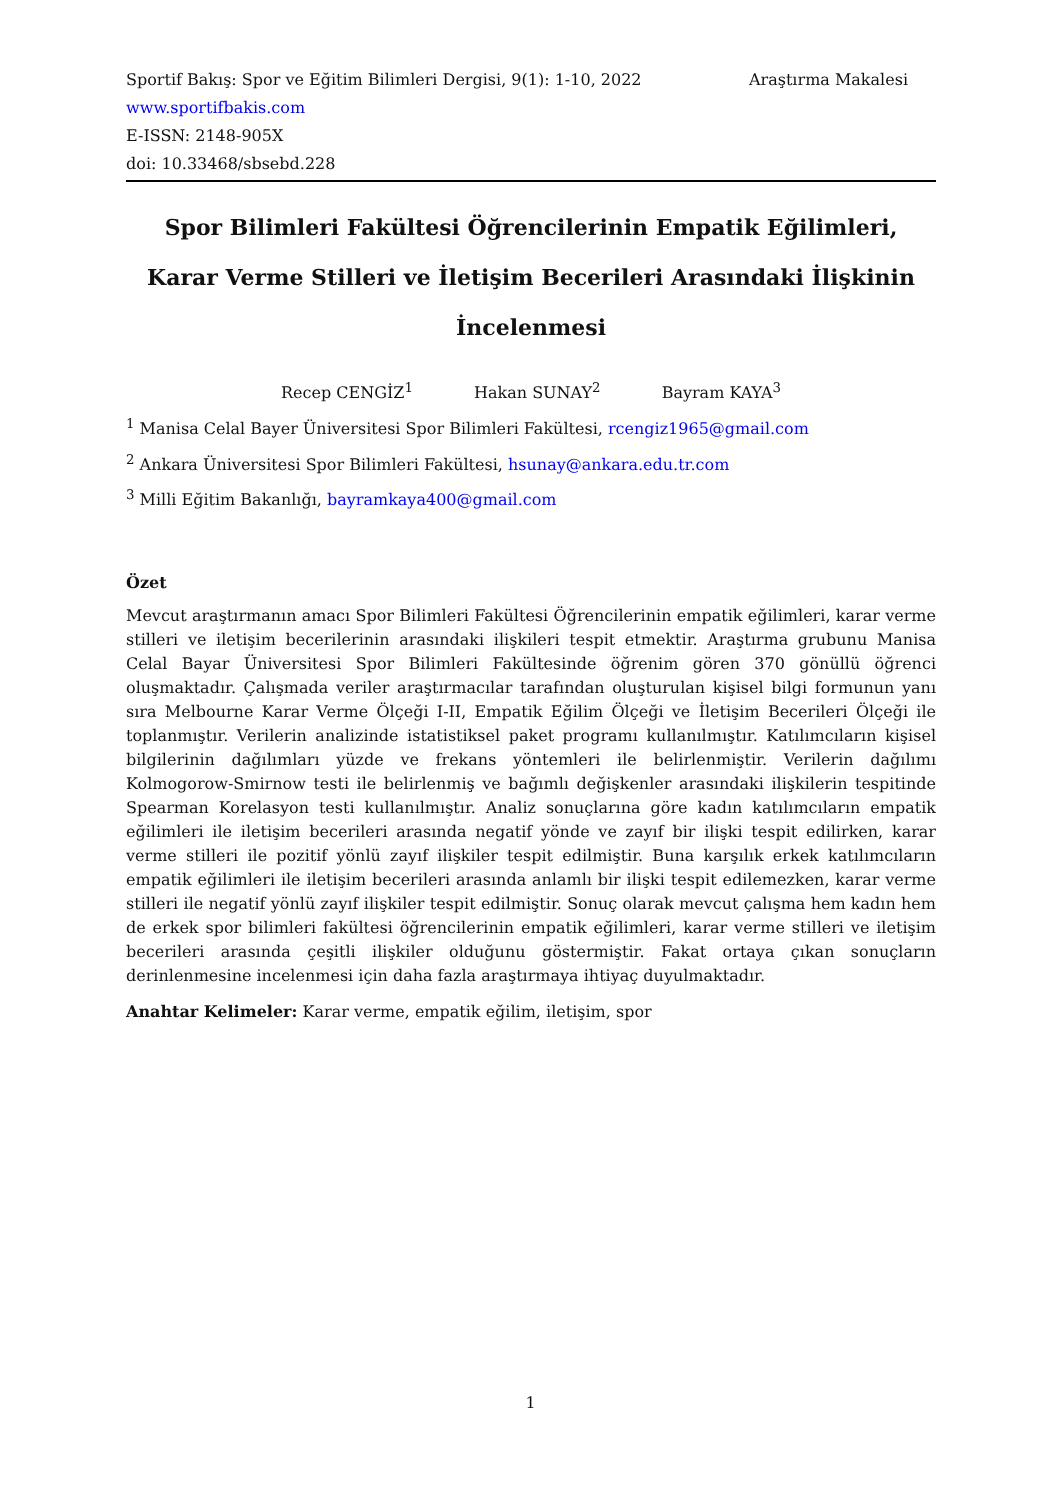Sportif Bakış: Spor ve Eğitim Bilimleri Dergisi, 9(1): 1-10, 2022 Araştırma Makalesi
www.sportifbakis.com
E-ISSN: 2148-905X
doi: 10.33468/sbsebd.228
Spor Bilimleri Fakültesi Öğrencilerinin Empatik Eğilimleri,
Karar Verme Stilleri ve İletişim Becerileri Arasındaki İlişkinin
İncelenmesi
Recep CENGİZ<sup>1</sup> Hakan SUNAY<sup>2</sup> Bayram KAYA<sup>3</sup>
<sup>1</sup> Manisa Celal Bayer Üniversitesi Spor Bilimleri Fakültesi, rcengiz1965@gmail.com
<sup>2</sup> Ankara Üniversitesi Spor Bilimleri Fakültesi, hsunay@ankara.edu.tr.com
<sup>3</sup> Milli Eğitim Bakanlığı, bayramkaya400@gmail.com
Özet
Mevcut araştırmanın amacı Spor Bilimleri Fakültesi Öğrencilerinin empatik eğilimleri, karar verme stilleri ve iletişim becerilerinin arasındaki ilişkileri tespit etmektir. Araştırma grubunu Manisa Celal Bayar Üniversitesi Spor Bilimleri Fakültesinde öğrenim gören 370 gönüllü öğrenci oluşmaktadır. Çalışmada veriler araştırmacılar tarafından oluşturulan kişisel bilgi formunun yanı sıra Melbourne Karar Verme Ölçeği I-II, Empatik Eğilim Ölçeği ve İletişim Becerileri Ölçeği ile toplanmıştır. Verilerin analizinde istatistiksel paket programı kullanılmıştır. Katılımcıların kişisel bilgilerinin dağılımları yüzde ve frekans yöntemleri ile belirlenmiştir. Verilerin dağılımı Kolmogorow-Smirnow testi ile belirlenmiş ve bağımlı değişkenler arasındaki ilişkilerin tespitinde Spearman Korelasyon testi kullanılmıştır. Analiz sonuçlarına göre kadın katılımcıların empatik eğilimleri ile iletişim becerileri arasında negatif yönde ve zayıf bir ilişki tespit edilirken, karar verme stilleri ile pozitif yönlü zayıf ilişkiler tespit edilmiştir. Buna karşılık erkek katılımcıların empatik eğilimleri ile iletişim becerileri arasında anlamlı bir ilişki tespit edilemezken, karar verme stilleri ile negatif yönlü zayıf ilişkiler tespit edilmiştir. Sonuç olarak mevcut çalışma hem kadın hem de erkek spor bilimleri fakültesi öğrencilerinin empatik eğilimleri, karar verme stilleri ve iletişim becerileri arasında çeşitli ilişkiler olduğunu göstermiştir. Fakat ortaya çıkan sonuçların derinlenmesine incelenmesi için daha fazla araştırmaya ihtiyaç duyulmaktadır.
Anahtar Kelimeler: Karar verme, empatik eğilim, iletişim, spor
1